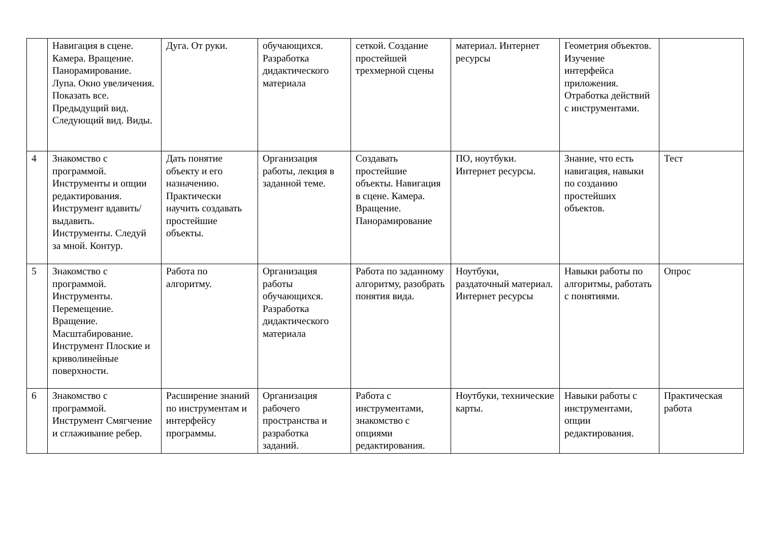| | Навигация в сцене. Камера. Вращение. Панорамирование. Лупа. Окно увеличения. Показать все. Предыдущий вид. Следующий вид. Виды. | Дуга. От руки. | обучающихся. Разработка дидактического материала | сеткой. Создание простейшей трехмерной сцены | материал. Интернет ресурсы | Геометрия объектов. Изучение интерфейса приложения. Отработка действий с инструментами. | |
| 4 | Знакомство с программой. Инструменты и опции редактирования. Инструмент вдавить/выдавить. Инструменты. Следуй за мной. Контур. | Дать понятие объекту и его назначению. Практически научить создавать простейшие объекты. | Организация работы, лекция в заданной теме. | Создавать простейшие объекты. Навигация в сцене. Камера. Вращение. Панорамирование | ПО, ноутбуки. Интернет ресурсы. | Знание, что есть навигация, навыки по созданию простейших объектов. | Тест |
| 5 | Знакомство с программой. Инструменты. Перемещение. Вращение. Масштабирование. Инструмент Плоские и криволинейные поверхности. | Работа по алгоритму. | Организация работы обучающихся. Разработка дидактического материала | Работа по заданному алгоритму, разобрать понятия вида. | Ноутбуки, раздаточный материал. Интернет ресурсы | Навыки работы по алгоритмы, работать с понятиями. | Опрос |
| 6 | Знакомство с программой. Инструмент Смягчение и сглаживание ребер. | Расширение знаний по инструментам и интерфейсу программы. | Организация рабочего пространства и разработка заданий. | Работа с инструментами, знакомство с опциями редактирования. | Ноутбуки, технические карты. | Навыки работы с инструментами, опции редактирования. | Практическая работа |